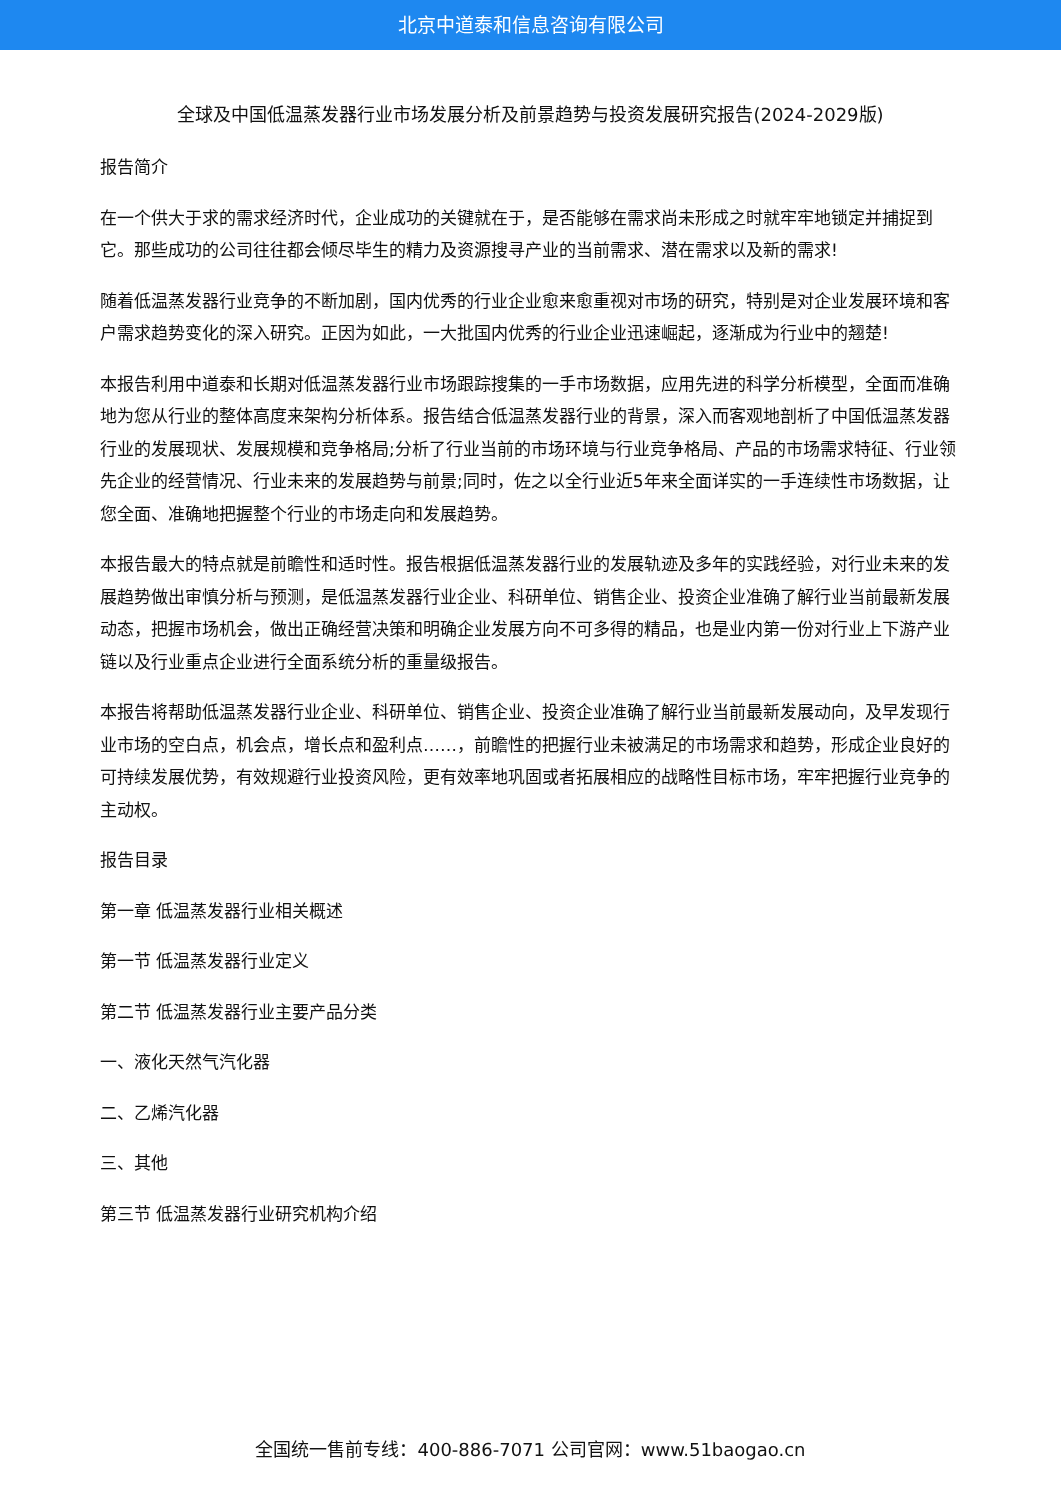北京中道泰和信息咨询有限公司
全球及中国低温蒸发器行业市场发展分析及前景趋势与投资发展研究报告(2024-2029版)
报告简介
在一个供大于求的需求经济时代，企业成功的关键就在于，是否能够在需求尚未形成之时就牢牢地锁定并捕捉到它。那些成功的公司往往都会倾尽毕生的精力及资源搜寻产业的当前需求、潜在需求以及新的需求!
随着低温蒸发器行业竞争的不断加剧，国内优秀的行业企业愈来愈重视对市场的研究，特别是对企业发展环境和客户需求趋势变化的深入研究。正因为如此，一大批国内优秀的行业企业迅速崛起，逐渐成为行业中的翘楚!
本报告利用中道泰和长期对低温蒸发器行业市场跟踪搜集的一手市场数据，应用先进的科学分析模型，全面而准确地为您从行业的整体高度来架构分析体系。报告结合低温蒸发器行业的背景，深入而客观地剖析了中国低温蒸发器行业的发展现状、发展规模和竞争格局;分析了行业当前的市场环境与行业竞争格局、产品的市场需求特征、行业领先企业的经营情况、行业未来的发展趋势与前景;同时，佐之以全行业近5年来全面详实的一手连续性市场数据，让您全面、准确地把握整个行业的市场走向和发展趋势。
本报告最大的特点就是前瞻性和适时性。报告根据低温蒸发器行业的发展轨迹及多年的实践经验，对行业未来的发展趋势做出审慎分析与预测，是低温蒸发器行业企业、科研单位、销售企业、投资企业准确了解行业当前最新发展动态，把握市场机会，做出正确经营决策和明确企业发展方向不可多得的精品，也是业内第一份对行业上下游产业链以及行业重点企业进行全面系统分析的重量级报告。
本报告将帮助低温蒸发器行业企业、科研单位、销售企业、投资企业准确了解行业当前最新发展动向，及早发现行业市场的空白点，机会点，增长点和盈利点……，前瞻性的把握行业未被满足的市场需求和趋势，形成企业良好的可持续发展优势，有效规避行业投资风险，更有效率地巩固或者拓展相应的战略性目标市场，牢牢把握行业竞争的主动权。
报告目录
第一章 低温蒸发器行业相关概述
第一节 低温蒸发器行业定义
第二节 低温蒸发器行业主要产品分类
一、液化天然气汽化器
二、乙烯汽化器
三、其他
第三节 低温蒸发器行业研究机构介绍
全国统一售前专线：400-886-7071 公司官网：www.51baogao.cn